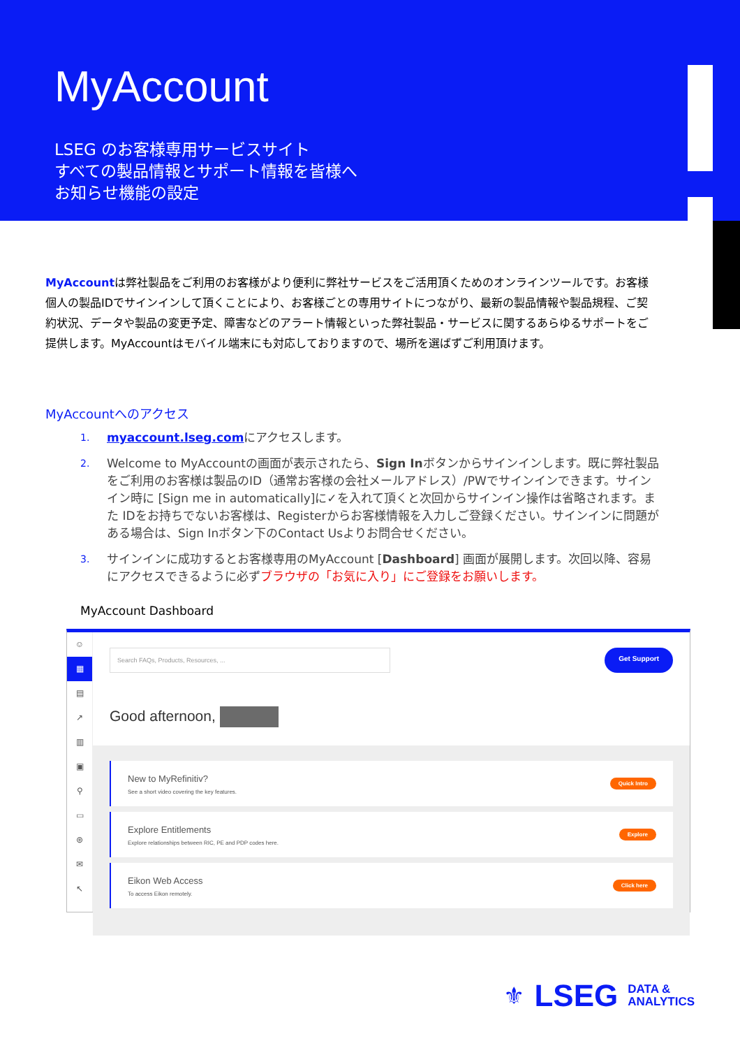MyAccount
LSEG のお客様専用サービスサイト
すべての製品情報とサポート情報を皆様へ
お知らせ機能の設定
MyAccountは弊社製品をご利用のお客様がより便利に弊社サービスをご活用頂くためのオンラインツールです。お客様個人の製品IDでサインインして頂くことにより、お客様ごとの専用サイトにつながり、最新の製品情報や製品規程、ご契約状況、データや製品の変更予定、障害などのアラート情報といった弊社製品・サービスに関するあらゆるサポートをご提供します。MyAccountはモバイル端末にも対応しておりますので、場所を選ばずご利用頂けます。
MyAccountへのアクセス
1. myaccount.lseg.comにアクセスします。
2. Welcome to MyAccountの画面が表示されたら、Sign Inボタンからサインインします。既に弊社製品をご利用のお客様は製品のID（通常お客様の会社メールアドレス）/PWでサインインできます。サインイン時に [Sign me in automatically]に✓を入れて頂くと次回からサインイン操作は省略されます。また IDをお持ちでないお客様は、Registerからお客様情報を入力しご登録ください。サインインに問題がある場合は、Sign Inボタン下のContact Usよりお問合せください。
3. サインインに成功するとお客様専用のMyAccount [Dashboard] 画面が展開します。次回以降、容易にアクセスできるように必ずブラウザの「お気に入り」にご登録をお願いします。
MyAccount Dashboard
☺
▦
▤
↗
▥
▣
⚲
▭
⊛
✉
↖
Search FAQs, Products, Resources, ...
Get Support
Good afternoon,
New to MyRefinitiv?
See a short video covering the key features.
Quick Intro
Explore Entitlements
Explore relationships between RIC, PE and PDP codes here.
Explore
Eikon Web Access
To access Eikon remotely.
Click here
⚜ LSEG DATA &
ANALYTICS